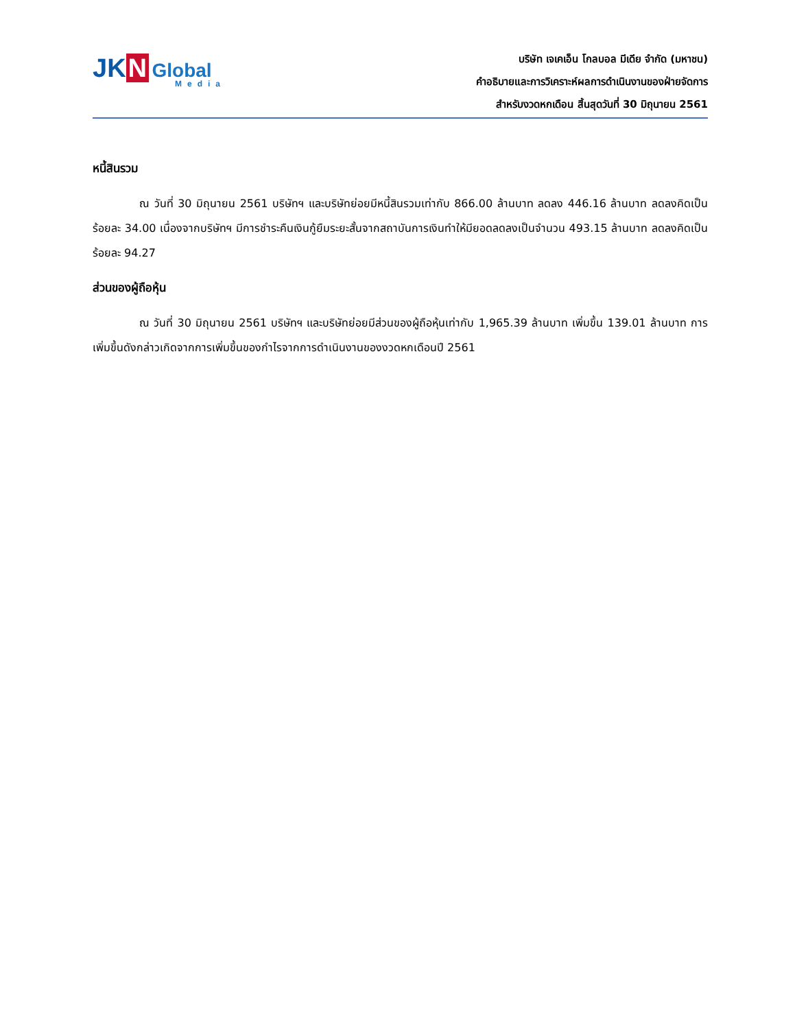JK N Global
Media
บริษัท เจเคเอ็น โกลบอล มีเดีย จำกัด (มหาชน)
คำอธิบายและการวิเคราะห์ผลการดำเนินงานของฝ่ายจัดการ
สำหรับงวดหกเดือน สิ้นสุดวันที่ 30 มิถุนายน 2561
หนี้สินรวม
ณ วันที่ 30 มิถุนายน 2561 บริษัทฯ และบริษัทย่อยมีหนี้สินรวมเท่ากับ 866.00 ล้านบาท ลดลง 446.16 ล้านบาท ลดลงคิดเป็นร้อยละ 34.00 เนื่องจากบริษัทฯ มีการชำระคืนเงินกู้ยืมระยะสั้นจากสถาบันการเงินทำให้มียอดลดลงเป็นจำนวน 493.15 ล้านบาท ลดลงคิดเป็นร้อยละ 94.27
ส่วนของผู้ถือหุ้น
ณ วันที่ 30 มิถุนายน 2561 บริษัทฯ และบริษัทย่อยมีส่วนของผู้ถือหุ้นเท่ากับ 1,965.39 ล้านบาท เพิ่มขึ้น 139.01 ล้านบาท การเพิ่มขึ้นดังกล่าวเกิดจากการเพิ่มขึ้นของกำไรจากการดำเนินงานของงวดหกเดือนปี 2561